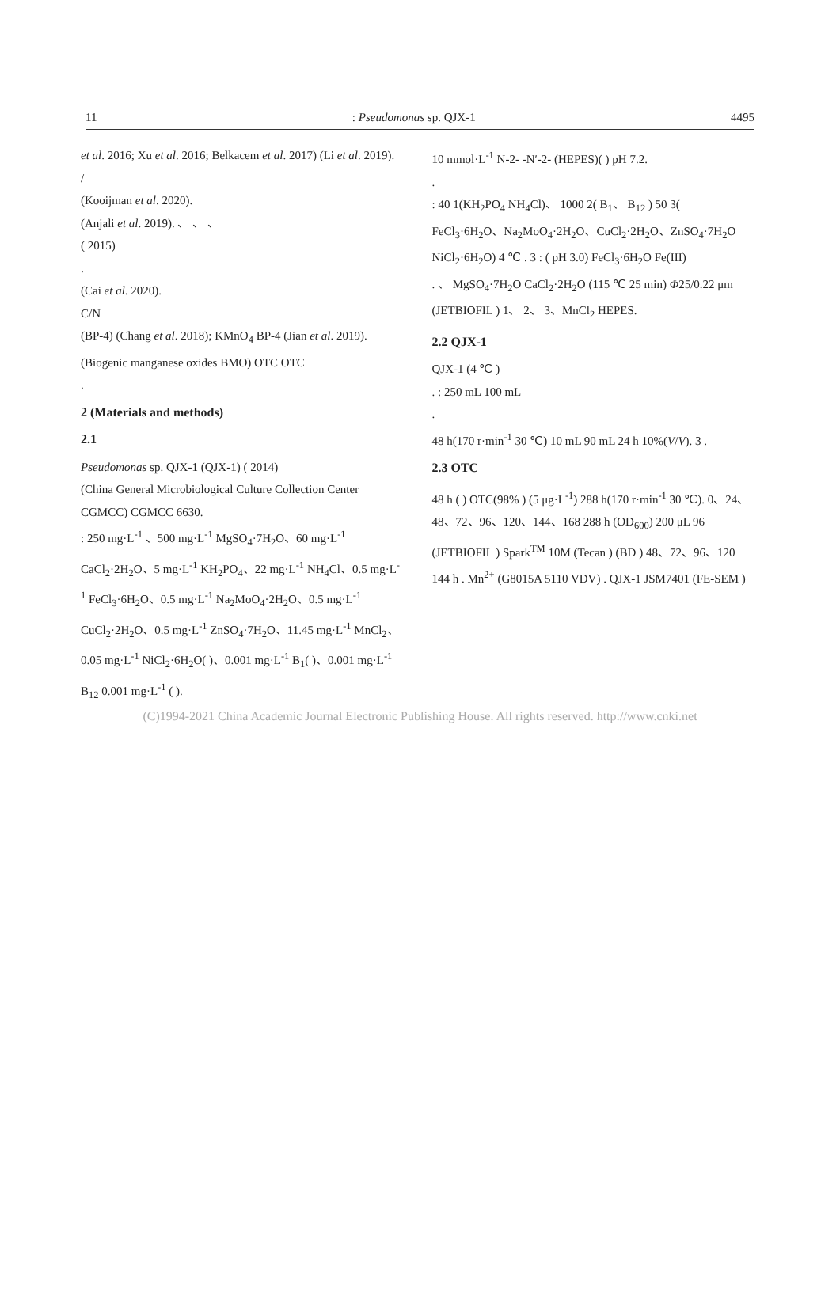11: Pseudomonas sp. QJX-1 4495
et al. 2016; Xu et al. 2016; Belkacem et al. 2017) (Li et al. 2019).
/
(Kooijman et al. 2020).
(Anjali et al. 2019). 、 、 、
( 2015)
.
(Cai et al. 2020).
C/N
(BP-4) (Chang et al. 2018); KMnO<sub>4</sub> BP-4 (Jian et al. 2019).
(Biogenic manganese oxides BMO) OTC OTC
.
2 (Materials and methods)
2.1
Pseudomonas sp. QJX-1 (QJX-1) ( 2014)
(China General Microbiological Culture Collection Center CGMCC) CGMCC 6630.
: 250 mg·L<sup>-1</sup> 、500 mg·L<sup>-1</sup> MgSO<sub>4</sub>·7H<sub>2</sub>O、60 mg·L<sup>-1</sup> CaCl<sub>2</sub>·2H<sub>2</sub>O、5 mg·L<sup>-1</sup> KH<sub>2</sub>PO<sub>4</sub>、22 mg·L<sup>-1</sup> NH<sub>4</sub>Cl、0.5 mg·L<sup>-1</sup> FeCl<sub>3</sub>·6H<sub>2</sub>O、0.5 mg·L<sup>-1</sup> Na<sub>2</sub>MoO<sub>4</sub>·2H<sub>2</sub>O、0.5 mg·L<sup>-1</sup> CuCl<sub>2</sub>·2H<sub>2</sub>O、0.5 mg·L<sup>-1</sup> ZnSO<sub>4</sub>·7H<sub>2</sub>O、11.45 mg·L<sup>-1</sup> MnCl<sub>2</sub>、0.05 mg·L<sup>-1</sup> NiCl<sub>2</sub>·6H<sub>2</sub>O( )、0.001 mg·L<sup>-1</sup> B<sub>1</sub>( )、0.001 mg·L<sup>-1</sup> B<sub>12</sub> 0.001 mg·L<sup>-1</sup> ( ).
10 mmol·L<sup>-1</sup> N-2- -N′-2- (HEPES)( ) pH 7.2.
.
: 40 1(KH<sub>2</sub>PO<sub>4</sub> NH<sub>4</sub>Cl)、 1000 2( B<sub>1</sub>、 B<sub>12</sub> ) 50 3( FeCl<sub>3</sub>·6H<sub>2</sub>O、Na<sub>2</sub>MoO<sub>4</sub>·2H<sub>2</sub>O、CuCl<sub>2</sub>·2H<sub>2</sub>O、ZnSO<sub>4</sub>·7H<sub>2</sub>O NiCl<sub>2</sub>·6H<sub>2</sub>O) 4 ℃ . 3 : ( pH 3.0) FeCl<sub>3</sub>·6H<sub>2</sub>O Fe(III)
. 、 MgSO<sub>4</sub>·7H<sub>2</sub>O CaCl<sub>2</sub>·2H<sub>2</sub>O (115 ℃ 25 min) Φ25/0.22 μm (JETBIOFIL ) 1、 2、 3、MnCl<sub>2</sub> HEPES.
2.2 QJX-1
QJX-1 (4 ℃ )
. : 250 mL 100 mL
.
48 h(170 r·min<sup>-1</sup> 30 ℃) 10 mL 90 mL 24 h 10%(V/V). 3 .
2.3 OTC
48 h ( ) OTC(98% ) (5 μg·L<sup>-1</sup>) 288 h(170 r·min<sup>-1</sup> 30 ℃). 0、24、48、72、96、120、144、168 288 h (OD<sub>600</sub>) 200 μL 96 (JETBIOFIL ) Spark<sup>TM</sup> 10M (Tecan ) (BD ) 48、72、96、120 144 h . Mn<sup>2+</sup> (G8015A 5110 VDV) . QJX-1 JSM7401 (FE-SEM )
(C)1994-2021 China Academic Journal Electronic Publishing House. All rights reserved. http://www.cnki.net